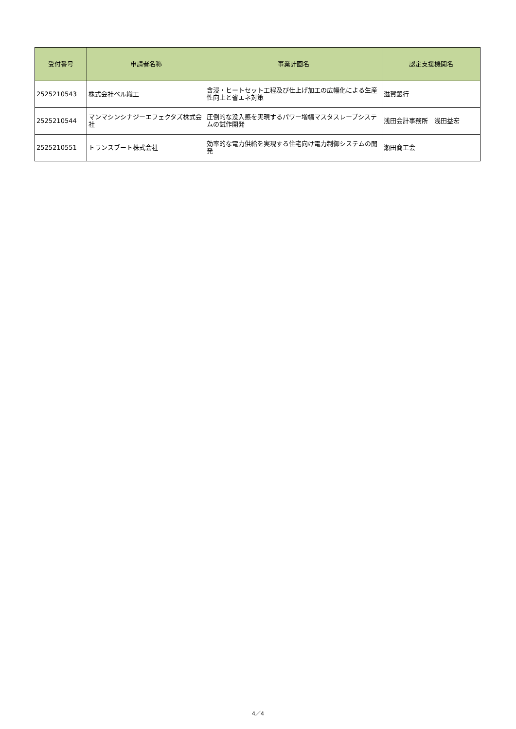| 受付番号 | 申請者名称 | 事業計画名 | 認定支援機関名 |
| --- | --- | --- | --- |
| 2525210543 | 株式会社ベル織工 | 含浸・ヒートセット工程及び仕上げ加工の広幅化による生産性向上と省エネ対策 | 滋賀銀行 |
| 2525210544 | マンマシンシナジーエフェクタズ株式会社 | 圧倒的な没入感を実現するパワー増幅マスタスレーブシステムの試作開発 | 浅田会計事務所 浅田益宏 |
| 2525210551 | トランスブート株式会社 | 効率的な電力供給を実現する住宅向け電力制御システムの開発 | 瀬田商工会 |
4／4